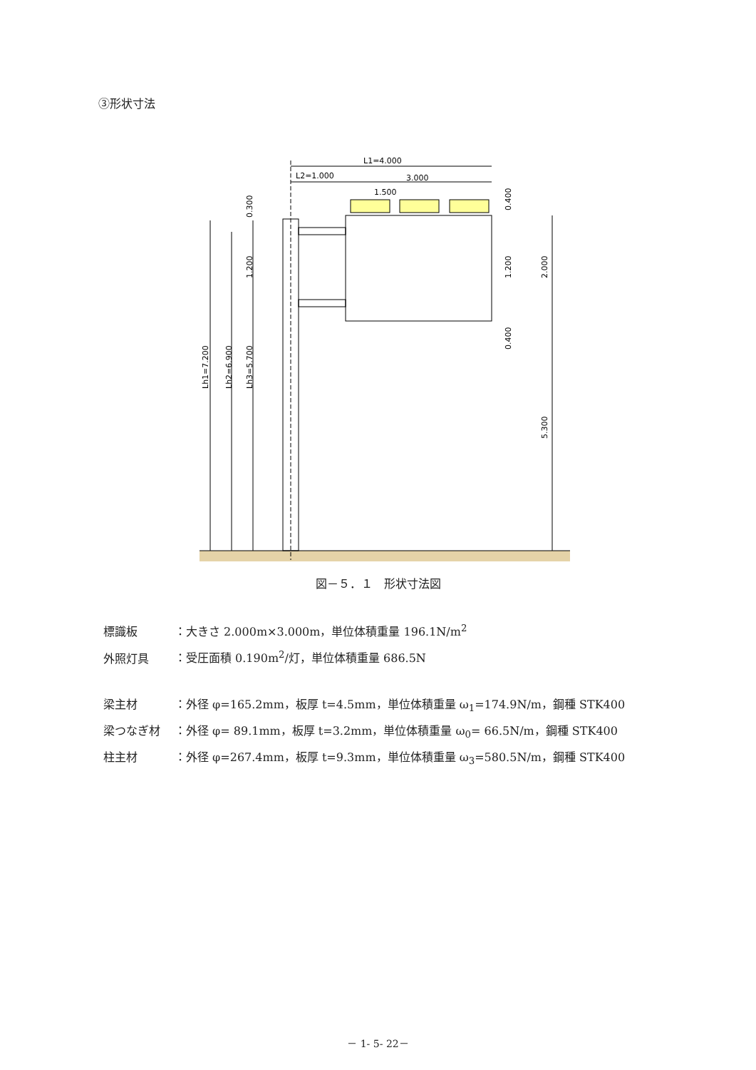③形状寸法
L1=4.000
L2=1.000
3.000
1.500
Lh1=7.200
Lh2=6.900
Lh3=5.700
1.200
0.300
0.400
1.200
0.400
2.000
5.300
図－５．１　形状寸法図
標識板 ：大きさ 2.000m×3.000m，単位体積重量 196.1N/m<sup>2</sup>
外照灯具 ：受圧面積 0.190m<sup>2</sup>/灯，単位体積重量 686.5N
梁主材 ：外径 φ=165.2mm，板厚 t=4.5mm，単位体積重量 ω<sub>1</sub>=174.9N/m，鋼種 STK400
梁つなぎ材 ：外径 φ= 89.1mm，板厚 t=3.2mm，単位体積重量 ω<sub>0</sub>= 66.5N/m，鋼種 STK400
柱主材 ：外径 φ=267.4mm，板厚 t=9.3mm，単位体積重量 ω<sub>3</sub>=580.5N/m，鋼種 STK400
－ 1- 5- 22－